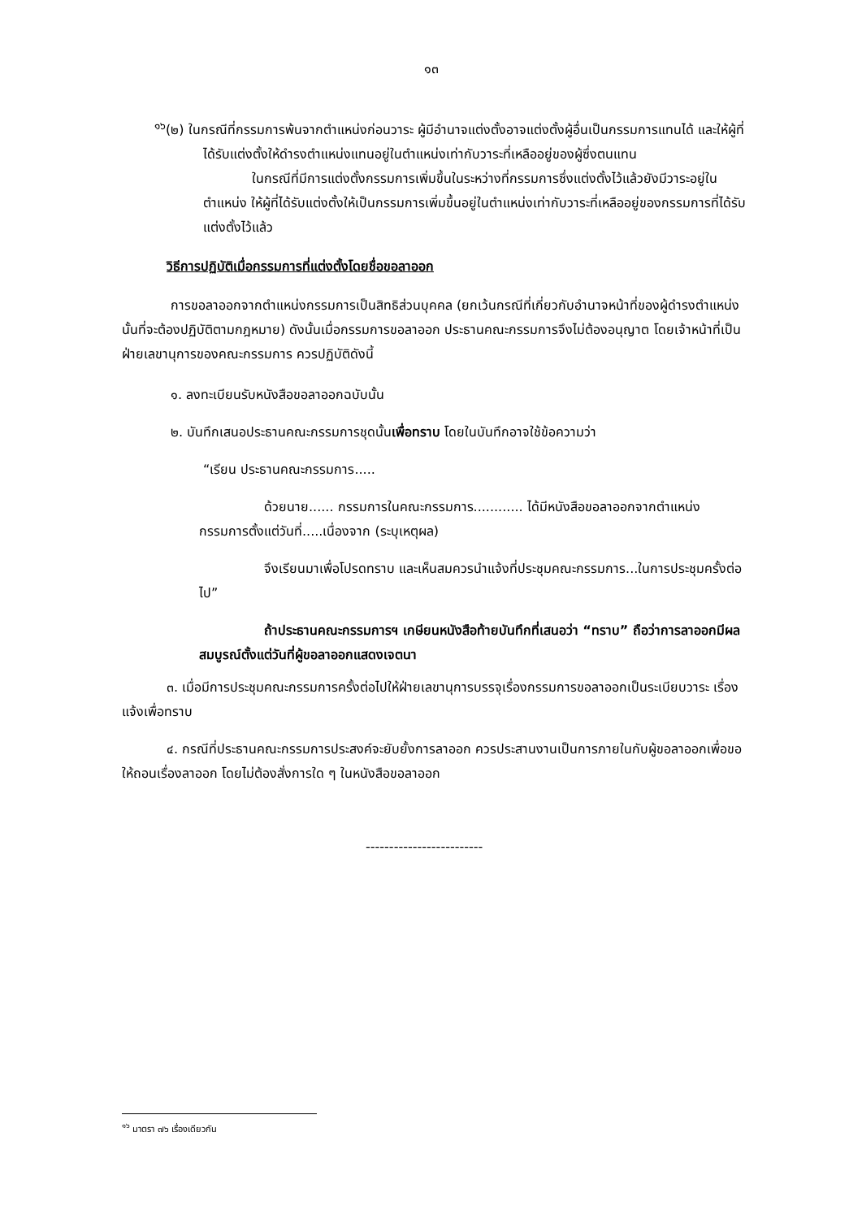๑๓
<sup>๑๖</sup> (๒) ในกรณีที่กรรมการพ้นจากตำแหน่งก่อนวาระ ผู้มีอำนาจแต่งตั้งอาจแต่งตั้งผู้อื่นเป็นกรรมการแทนได้ และให้ผู้ที่ได้รับแต่งตั้งให้ดำรงตำแหน่งแทนอยู่ในตำแหน่งเท่ากับวาระที่เหลืออยู่ของผู้ซึ่งตนแทน
ในกรณีที่มีการแต่งตั้งกรรมการเพิ่มขึ้นในระหว่างที่กรรมการซึ่งแต่งตั้งไว้แล้วยังมีวาระอยู่ในตำแหน่ง ให้ผู้ที่ได้รับแต่งตั้งให้เป็นกรรมการเพิ่มขึ้นอยู่ในตำแหน่งเท่ากับวาระที่เหลืออยู่ของกรรมการที่ได้รับแต่งตั้งไว้แล้ว
วิธีการปฏิบัติเมื่อกรรมการที่แต่งตั้งโดยชื่อขอลาออก
การขอลาออกจากตำแหน่งกรรมการเป็นสิทธิส่วนบุคคล (ยกเว้นกรณีที่เกี่ยวกับอำนาจหน้าที่ของผู้ดำรงตำแหน่งนั้นที่จะต้องปฏิบัติตามกฎหมาย) ดังนั้นเมื่อกรรมการขอลาออก ประธานคณะกรรมการจึงไม่ต้องอนุญาต โดยเจ้าหน้าที่เป็นฝ่ายเลขานุการของคณะกรรมการ ควรปฏิบัติดังนี้
๑. ลงทะเบียนรับหนังสือขอลาออกฉบับนั้น
๒. บันทึกเสนอประธานคณะกรรมการชุดนั้นเพื่อทราบ โดยในบันทึกอาจใช้ข้อความว่า
“เรียน ประธานคณะกรรมการ.....
ด้วยนาย...... กรรมการในคณะกรรมการ............ ได้มีหนังสือขอลาออกจากตำแหน่งกรรมการตั้งแต่วันที่.....เนื่องจาก (ระบุเหตุผล)
จึงเรียนมาเพื่อโปรดทราบ และเห็นสมควรนำแจ้งที่ประชุมคณะกรรมการ...ในการประชุมครั้งต่อไป”
ถ้าประธานคณะกรรมการฯ เกษียนหนังสือท้ายบันทึกที่เสนอว่า “ทราบ” ถือว่าการลาออกมีผลสมบูรณ์ตั้งแต่วันที่ผู้ขอลาออกแสดงเจตนา
๓. เมื่อมีการประชุมคณะกรรมการครั้งต่อไปให้ฝ่ายเลขานุการบรรจุเรื่องกรรมการขอลาออกเป็นระเบียบวาระ เรื่อง แจ้งเพื่อทราบ
๔. กรณีที่ประธานคณะกรรมการประสงค์จะยับยั้งการลาออก ควรประสานงานเป็นการภายในกับผู้ขอลาออกเพื่อขอให้ถอนเรื่องลาออก โดยไม่ต้องสั่งการใด ๆ ในหนังสือขอลาออก
-------------------------
<sup>๑๖</sup> มาตรา ๗๖ เรื่องเดียวกัน